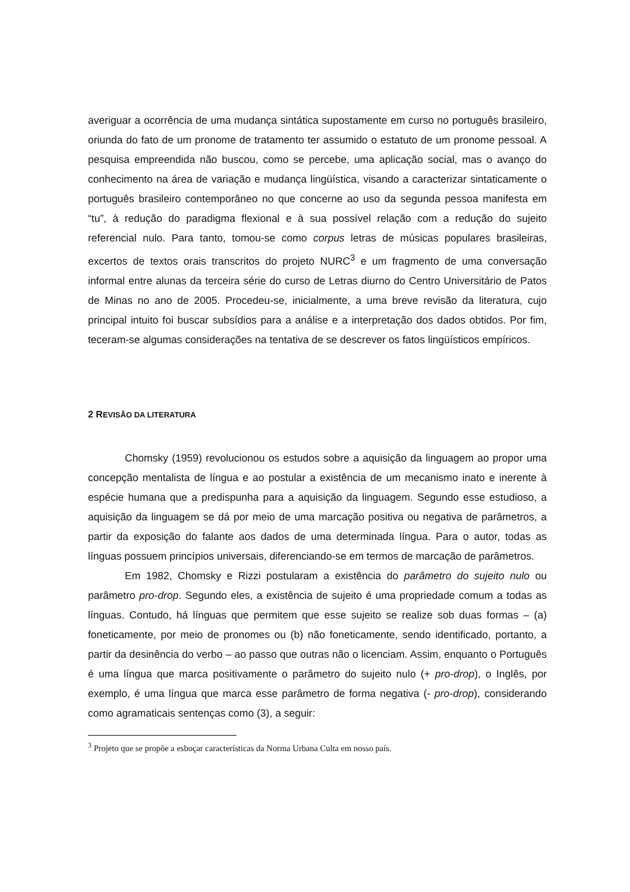averiguar a ocorrência de uma mudança sintática supostamente em curso no português brasileiro, oriunda do fato de um pronome de tratamento ter assumido o estatuto de um pronome pessoal. A pesquisa empreendida não buscou, como se percebe, uma aplicação social, mas o avanço do conhecimento na área de variação e mudança lingüística, visando a caracterizar sintaticamente o português brasileiro contemporâneo no que concerne ao uso da segunda pessoa manifesta em “tu”, à redução do paradigma flexional e à sua possível relação com a redução do sujeito referencial nulo. Para tanto, tomou-se como corpus letras de músicas populares brasileiras, excertos de textos orais transcritos do projeto NURC<sup>3</sup> e um fragmento de uma conversação informal entre alunas da terceira série do curso de Letras diurno do Centro Universitário de Patos de Minas no ano de 2005. Procedeu-se, inicialmente, a uma breve revisão da literatura, cujo principal intuito foi buscar subsídios para a análise e a interpretação dos dados obtidos. Por fim, teceram-se algumas considerações na tentativa de se descrever os fatos lingüísticos empíricos.
2 REVISÃO DA LITERATURA
Chomsky (1959) revolucionou os estudos sobre a aquisição da linguagem ao propor uma concepção mentalista de língua e ao postular a existência de um mecanismo inato e inerente à espécie humana que a predispunha para a aquisição da linguagem. Segundo esse estudioso, a aquisição da linguagem se dá por meio de uma marcação positiva ou negativa de parâmetros, a partir da exposição do falante aos dados de uma determinada língua. Para o autor, todas as línguas possuem princípios universais, diferenciando-se em termos de marcação de parâmetros.
Em 1982, Chomsky e Rizzi postularam a existência do parâmetro do sujeito nulo ou parâmetro pro-drop. Segundo eles, a existência de sujeito é uma propriedade comum a todas as línguas. Contudo, há línguas que permitem que esse sujeito se realize sob duas formas – (a) foneticamente, por meio de pronomes ou (b) não foneticamente, sendo identificado, portanto, a partir da desinência do verbo – ao passo que outras não o licenciam. Assim, enquanto o Português é uma língua que marca positivamente o parâmetro do sujeito nulo (+ pro-drop), o Inglês, por exemplo, é uma língua que marca esse parâmetro de forma negativa (- pro-drop), considerando como agramaticais sentenças como (3), a seguir:
<sup>3</sup> Projeto que se propõe a esboçar características da Norma Urbana Culta em nosso país.